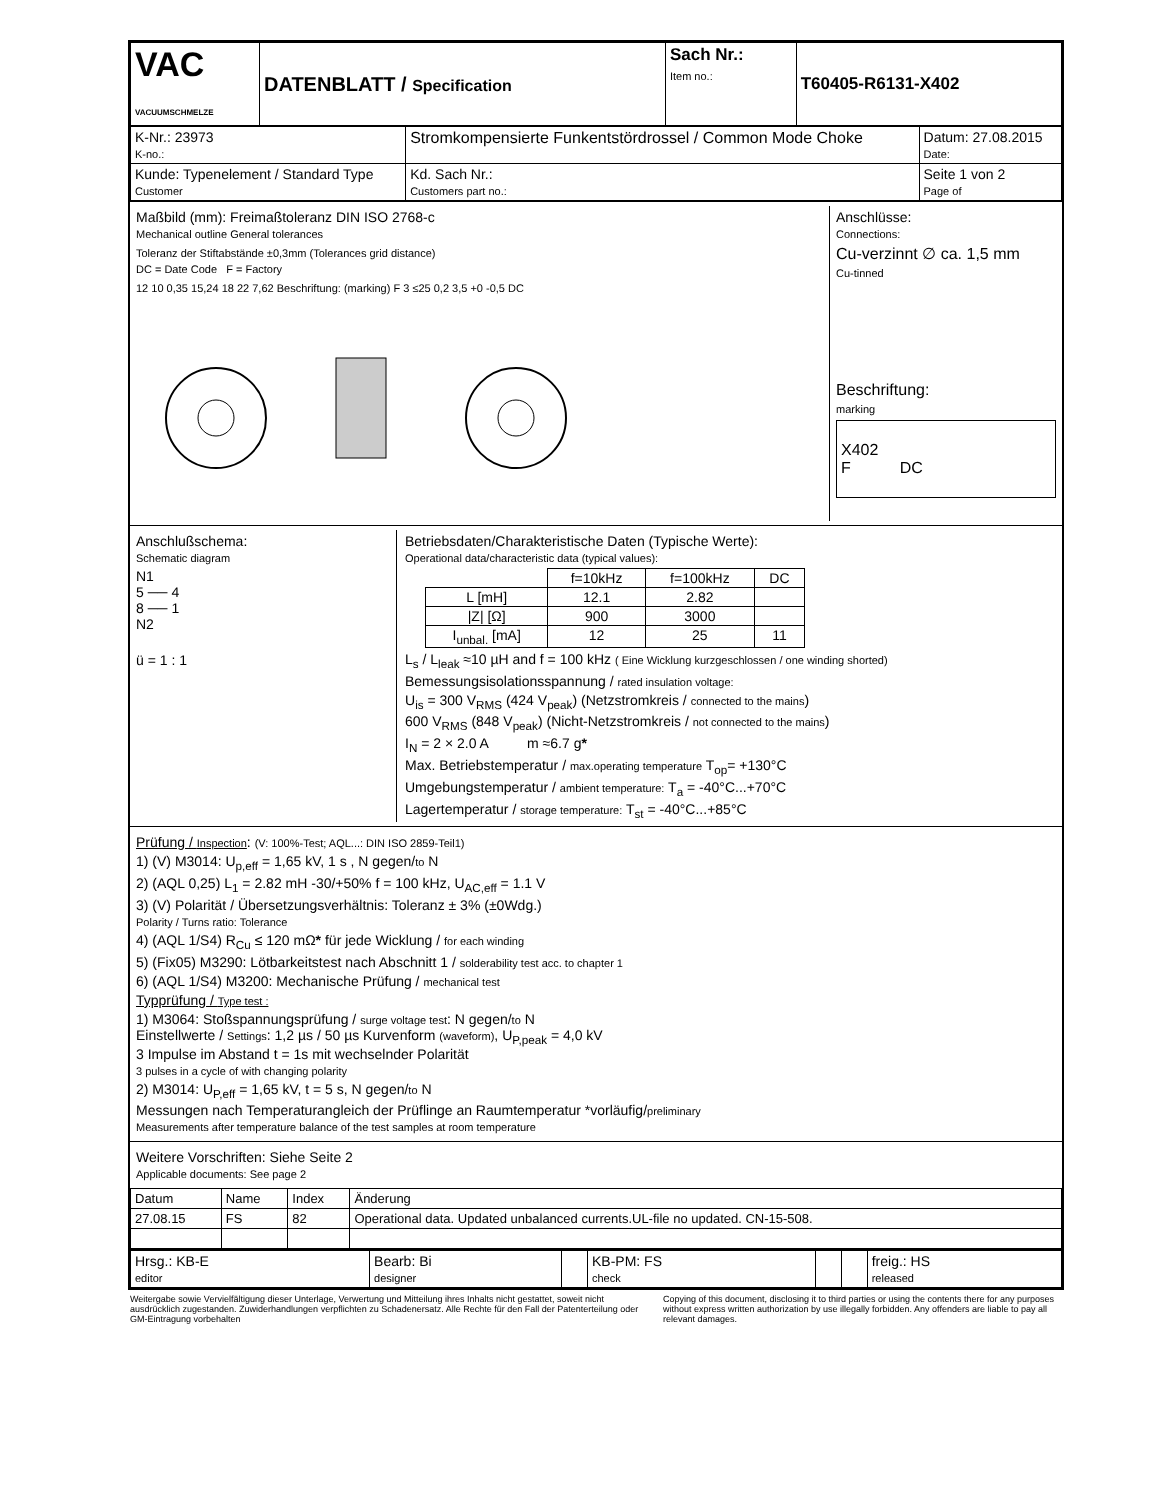| VAC VACUUMSCHMELZE | DATENBLATT / Specification | Sach Nr.: Item no.: | T60405-R6131-X402 |
| K-Nr.: 23973 K-no.: | Stromkompensierte Funkentstördrossel / Common Mode Choke | Datum: 27.08.2015 Date: |
| Kunde: Typenelement / Standard Type Customer | Kd. Sach Nr.: Customers part no.: | Seite 1 von 2 Page of |
Maßbild (mm): Freimaßtoleranz DIN ISO 2768-c
Mechanical outline General tolerances
Toleranz der Stiftabstände ±0,3mm (Tolerances grid distance)
DC = Date Code F = Factory
12 10 0,35 15,24 18 22 7,62 Beschriftung: (marking) F 3 ≤25 0,2 3,5 +0 -0,5 DC
Anschlüsse:
Connections:
Cu-verzinnt ∅ ca. 1,5 mm
Cu-tinned
Beschriftung:
marking
X402
F DC
Anschlußschema:
Schematic diagram
N1
5 ── 4
8 ── 1
N2
ü = 1 : 1
Betriebsdaten/Charakteristische Daten (Typische Werte):
Operational data/characteristic data (typical values):
| | f=10kHz | f=100kHz | DC |
| L [mH] | 12.1 | 2.82 | |
| /Z/ [Ω] | 900 | 3000 | |
| I<sub>unbal.</sub> [mA] | 12 | 25 | 11 |
L<sub>s</sub> / L<sub>leak</sub> ≈10 µH and f = 100 kHz ( Eine Wicklung kurzgeschlossen / one winding shorted)
Bemessungsisolationsspannung / rated insulation voltage:
U<sub>is</sub> = 300 V<sub>RMS</sub> (424 V<sub>peak</sub>) (Netzstromkreis / connected to the mains)
600 V<sub>RMS</sub> (848 V<sub>peak</sub>) (Nicht-Netzstromkreis / not connected to the mains)
I<sub>N</sub> = 2 × 2.0 A m ≈6.7 g*
Max. Betriebstemperatur / max.operating temperature T<sub>op</sub>= +130°C
Umgebungstemperatur / ambient temperature: T<sub>a</sub> = -40°C...+70°C
Lagertemperatur / storage temperature: T<sub>st</sub> = -40°C...+85°C
Prüfung / Inspection: (V: 100%-Test; AQL...: DIN ISO 2859-Teil1)
1) (V) M3014: U<sub>p,eff</sub> = 1,65 kV, 1 s , N gegen/to N
2) (AQL 0,25) L<sub>1</sub> = 2.82 mH -30/+50% f = 100 kHz, U<sub>AC,eff</sub> = 1.1 V
3) (V) Polarität / Übersetzungsverhältnis: Toleranz ± 3% (±0Wdg.)
Polarity / Turns ratio: Tolerance
4) (AQL 1/S4) R<sub>Cu</sub> ≤ 120 mΩ* für jede Wicklung / for each winding
5) (Fix05) M3290: Lötbarkeitstest nach Abschnitt 1 / solderability test acc. to chapter 1
6) (AQL 1/S4) M3200: Mechanische Prüfung / mechanical test
Typprüfung / Type test :
1) M3064: Stoßspannungsprüfung / surge voltage test: N gegen/to N
Einstellwerte / Settings: 1,2 µs / 50 µs Kurvenform (waveform), U<sub>P,peak</sub> = 4,0 kV
3 Impulse im Abstand t = 1s mit wechselnder Polarität
3 pulses in a cycle of with changing polarity
2) M3014: U<sub>P,eff</sub> = 1,65 kV, t = 5 s, N gegen/to N
Messungen nach Temperaturangleich der Prüflinge an Raumtemperatur *vorläufig/preliminary
Measurements after temperature balance of the test samples at room temperature
Weitere Vorschriften: Siehe Seite 2
Applicable documents: See page 2
| Datum | Name | Index | Änderung |
| 27.08.15 | FS | 82 | Operational data. Updated unbalanced currents.UL-file no updated. CN-15-508. |
| Hrsg.: KB-E editor | Bearb: Bi designer | | KB-PM: FS check | | | freig.: HS released |
Weitergabe sowie Vervielfältigung dieser Unterlage, Verwertung und Mitteilung ihres Inhalts nicht gestattet, soweit nicht ausdrücklich zugestanden. Zuwiderhandlungen verpflichten zu Schadenersatz. Alle Rechte für den Fall der Patenterteilung oder GM-Eintragung vorbehalten
Copying of this document, disclosing it to third parties or using the contents there for any purposes without express written authorization by use illegally forbidden. Any offenders are liable to pay all relevant damages.